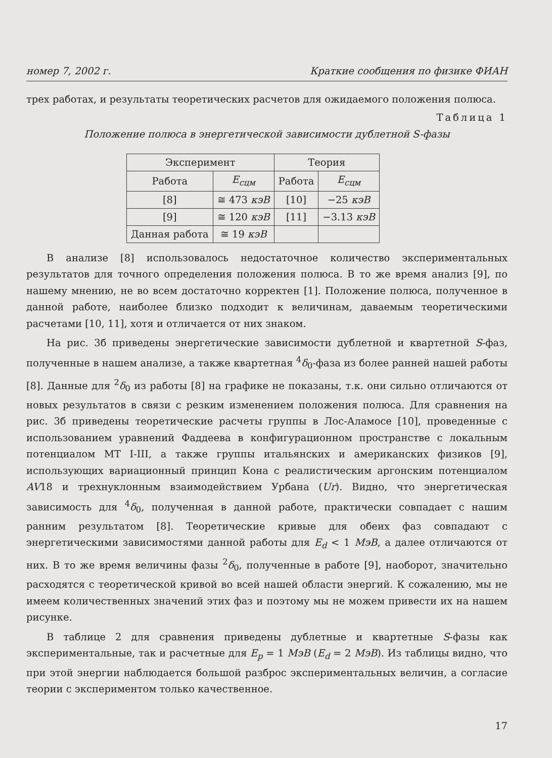номер 7, 2002 г. Краткие сообщения по физике ФИАН
трех работах, и результаты теоретических расчетов для ожидаемого положения полюса.
Таблица 1
Положение полюса в энергетической зависимости дублетной S-фазы
| Эксперимент | | Теория | |
| --- | --- | --- | --- |
| Работа | E<sub>сцм</sub> | Работа | E<sub>сцм</sub> |
| [8] | ≅ 473 кэВ | [10] | −25 кэВ |
| [9] | ≅ 120 кэВ | [11] | −3.13 кэВ |
| Данная работа | ≅ 19 кэВ | | |
В анализе [8] использовалось недостаточное количество экспериментальных результатов для точного определения положения полюса. В то же время анализ [9], по нашему мнению, не во всем достаточно корректен [1]. Положение полюса, полученное в данной работе, наиболее близко подходит к величинам, даваемым теоретическими расчетами [10, 11], хотя и отличается от них знаком.
На рис. 3б приведены энергетические зависимости дублетной и квартетной S-фаз, полученные в нашем анализе, а также квартетная <sup>4</sup>δ<sub>0</sub>-фаза из более ранней нашей работы [8]. Данные для <sup>2</sup>δ<sub>0</sub> из работы [8] на графике не показаны, т.к. они сильно отличаются от новых результатов в связи с резким изменением положения полюса. Для сравнения на рис. 3б приведены теоретические расчеты группы в Лос-Аламосе [10], проведенные с использованием уравнений Фаддеева в конфигурационном пространстве с локальным потенциалом MT I-III, а также группы итальянских и американских физиков [9], использующих вариационный принцип Кона с реалистическим аргонским потенциалом AV18 и трехнуклонным взаимодействием Урбана (Ur). Видно, что энергетическая зависимость для <sup>4</sup>δ<sub>0</sub>, полученная в данной работе, практически совпадает с нашим ранним результатом [8]. Теоретические кривые для обеих фаз совпадают с энергетическими зависимостями данной работы для E<sub>d</sub> < 1 МэВ, а далее отличаются от них. В то же время величины фазы <sup>2</sup>δ<sub>0</sub>, полученные в работе [9], наоборот, значительно расходятся с теоретической кривой во всей нашей области энергий. К сожалению, мы не имеем количественных значений этих фаз и поэтому мы не можем привести их на нашем рисунке.
В таблице 2 для сравнения приведены дублетные и квартетные S-фазы как экспериментальные, так и расчетные для E<sub>p</sub> = 1 МэВ (E<sub>d</sub> = 2 МэВ). Из таблицы видно, что при этой энергии наблюдается большой разброс экспериментальных величин, а согласие теории с экспериментом только качественное.
17